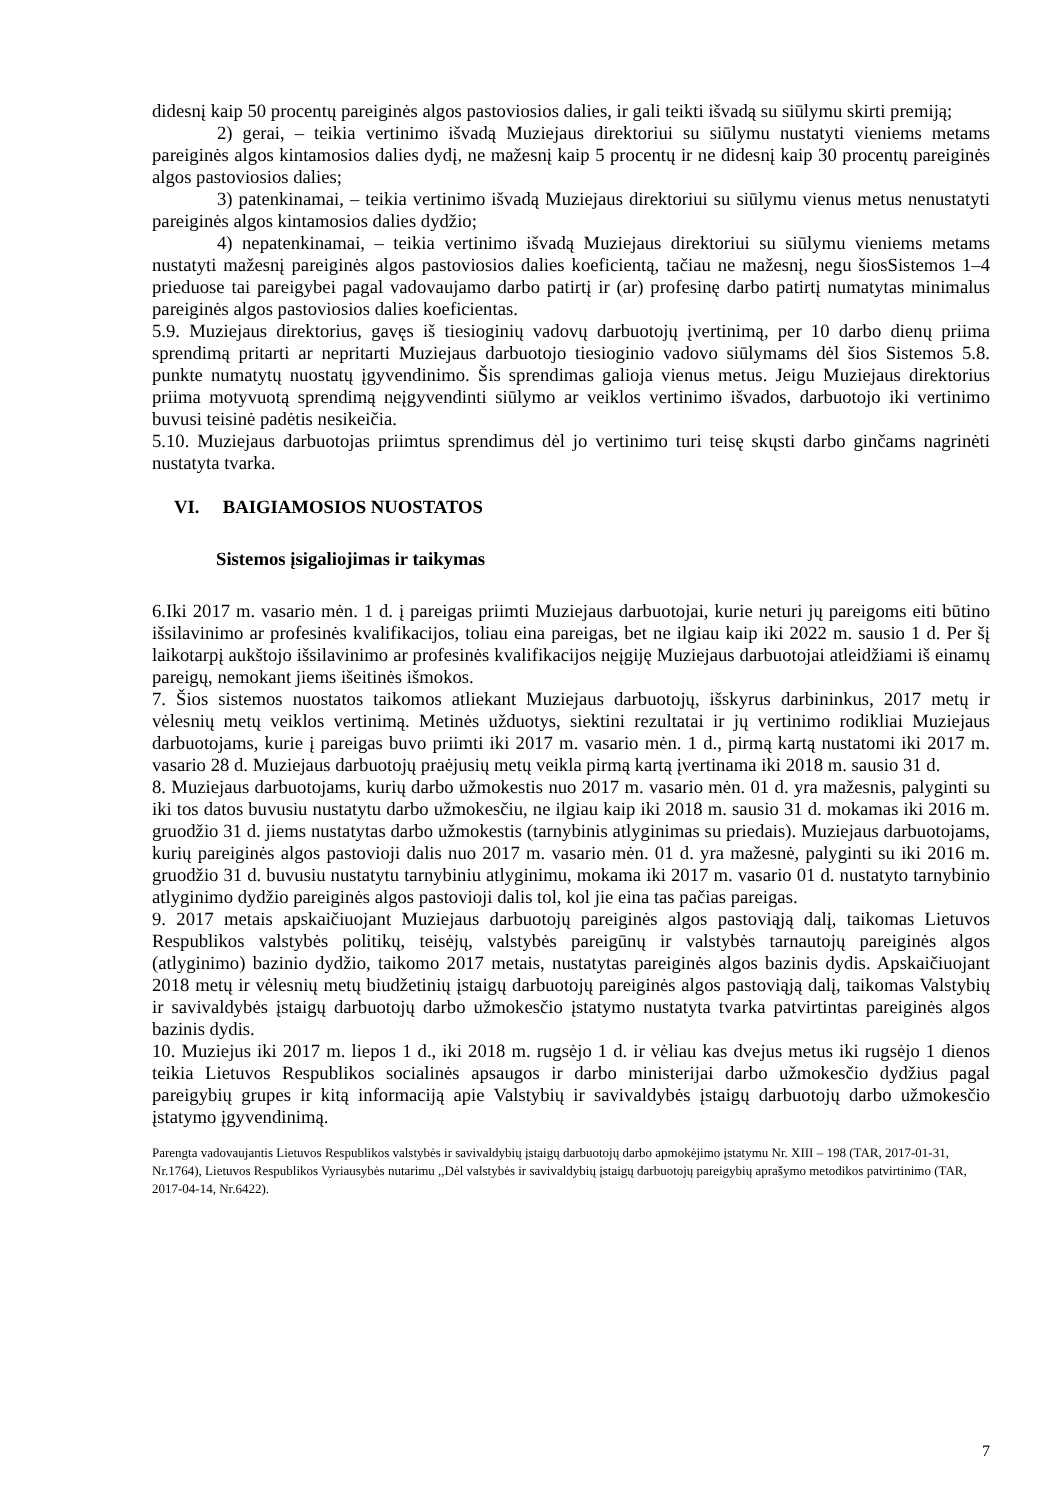didesnį kaip 50 procentų pareiginės algos pastoviosios dalies, ir gali teikti išvadą su siūlymu skirti premiją;
2) gerai, – teikia vertinimo išvadą Muziejaus direktoriui su siūlymu nustatyti vieniems metams pareiginės algos kintamosios dalies dydį, ne mažesnį kaip 5 procentų ir ne didesnį kaip 30 procentų pareiginės algos pastoviosios dalies;
3) patenkinamai, – teikia vertinimo išvadą Muziejaus direktoriui su siūlymu vienus metus nenustatyti pareiginės algos kintamosios dalies dydžio;
4) nepatenkinamai, – teikia vertinimo išvadą Muziejaus direktoriui su siūlymu vieniems metams nustatyti mažesnį pareiginės algos pastoviosios dalies koeficientą, tačiau ne mažesnį, negu šiosSistemos 1–4 prieduose tai pareigybei pagal vadovaujamo darbo patirtį ir (ar) profesinę darbo patirtį numatytas minimalus pareiginės algos pastoviosios dalies koeficientas.
5.9. Muziejaus direktorius, gavęs iš tiesioginių vadovų darbuotojų įvertinimą, per 10 darbo dienų priima sprendimą pritarti ar nepritarti Muziejaus darbuotojo tiesioginio vadovo siūlymams dėl šios Sistemos 5.8. punkte numatytų nuostatų įgyvendinimo. Šis sprendimas galioja vienus metus. Jeigu Muziejaus direktorius priima motyvuotą sprendimą neįgyvendinti siūlymo ar veiklos vertinimo išvados, darbuotojo iki vertinimo buvusi teisinė padėtis nesikeičia.
5.10. Muziejaus darbuotojas priimtus sprendimus dėl jo vertinimo turi teisę skųsti darbo ginčams nagrinėti nustatyta tvarka.
VI. BAIGIAMOSIOS NUOSTATOS
Sistemos įsigaliojimas ir taikymas
6.Iki 2017 m. vasario mėn. 1 d. į pareigas priimti Muziejaus darbuotojai, kurie neturi jų pareigoms eiti būtino išsilavinimo ar profesinės kvalifikacijos, toliau eina pareigas, bet ne ilgiau kaip iki 2022 m. sausio 1 d. Per šį laikotarpį aukštojo išsilavinimo ar profesinės kvalifikacijos neįgiję Muziejaus darbuotojai atleidžiami iš einamų pareigų, nemokant jiems išeitinės išmokos.
7. Šios sistemos nuostatos taikomos atliekant Muziejaus darbuotojų, išskyrus darbininkus, 2017 metų ir vėlesnių metų veiklos vertinimą. Metinės užduotys, siektini rezultatai ir jų vertinimo rodikliai Muziejaus darbuotojams, kurie į pareigas buvo priimti iki 2017 m. vasario mėn. 1 d., pirmą kartą nustatomi iki 2017 m. vasario 28 d. Muziejaus darbuotojų praėjusių metų veikla pirmą kartą įvertinama iki 2018 m. sausio 31 d.
8. Muziejaus darbuotojams, kurių darbo užmokestis nuo 2017 m. vasario mėn. 01 d. yra mažesnis, palyginti su iki tos datos buvusiu nustatytu darbo užmokesčiu, ne ilgiau kaip iki 2018 m. sausio 31 d. mokamas iki 2016 m. gruodžio 31 d. jiems nustatytas darbo užmokestis (tarnybinis atlyginimas su priedais). Muziejaus darbuotojams, kurių pareiginės algos pastovioji dalis nuo 2017 m. vasario mėn. 01 d. yra mažesnė, palyginti su iki 2016 m. gruodžio 31 d. buvusiu nustatytu tarnybiniu atlyginimu, mokama iki 2017 m. vasario 01 d. nustatyto tarnybinio atlyginimo dydžio pareiginės algos pastovioji dalis tol, kol jie eina tas pačias pareigas.
9. 2017 metais apskaičiuojant Muziejaus darbuotojų pareiginės algos pastoviąją dalį, taikomas Lietuvos Respublikos valstybės politikų, teisėjų, valstybės pareigūnų ir valstybės tarnautojų pareiginės algos (atlyginimo) bazinio dydžio, taikomo 2017 metais, nustatytas pareiginės algos bazinis dydis. Apskaičiuojant 2018 metų ir vėlesnių metų biudžetinių įstaigų darbuotojų pareiginės algos pastoviąją dalį, taikomas Valstybių ir savivaldybės įstaigų darbuotojų darbo užmokesčio įstatymo nustatyta tvarka patvirtintas pareiginės algos bazinis dydis.
10. Muziejus iki 2017 m. liepos 1 d., iki 2018 m. rugsėjo 1 d. ir vėliau kas dvejus metus iki rugsėjo 1 dienos teikia Lietuvos Respublikos socialinės apsaugos ir darbo ministerijai darbo užmokesčio dydžius pagal pareigybių grupes ir kitą informaciją apie Valstybių ir savivaldybės įstaigų darbuotojų darbo užmokesčio įstatymo įgyvendinimą.
Parengta vadovaujantis Lietuvos Respublikos valstybės ir savivaldybių įstaigų darbuotojų darbo apmokėjimo įstatymu Nr. XIII – 198 (TAR, 2017-01-31, Nr.1764), Lietuvos Respublikos Vyriausybės nutarimu ,,Dėl valstybės ir savivaldybių įstaigų darbuotojų pareigybių aprašymo metodikos patvirtinimo (TAR, 2017-04-14, Nr.6422).
7